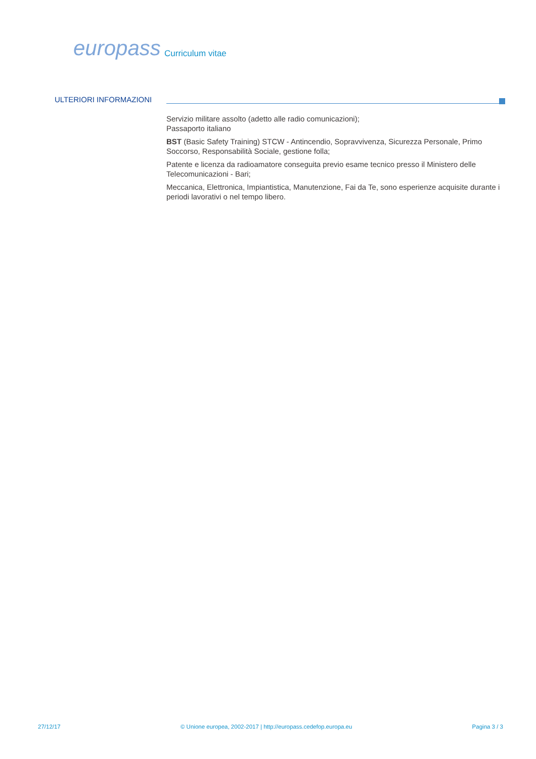europass
Curriculum vitae
ULTERIORI INFORMAZIONI
Servizio militare assolto (adetto alle radio comunicazioni);
Passaporto italiano
BST (Basic Safety Training) STCW - Antincendio, Sopravvivenza, Sicurezza Personale, Primo Soccorso, Responsabilità Sociale, gestione folla;
Patente e licenza da radioamatore conseguita previo esame tecnico presso il Ministero delle Telecomunicazioni - Bari;
Meccanica, Elettronica, Impiantistica, Manutenzione, Fai da Te, sono esperienze acquisite durante i periodi lavorativi o nel tempo libero.
27/12/17 © Unione europea, 2002-2017 | http://europass.cedefop.europa.eu Pagina 3 / 3